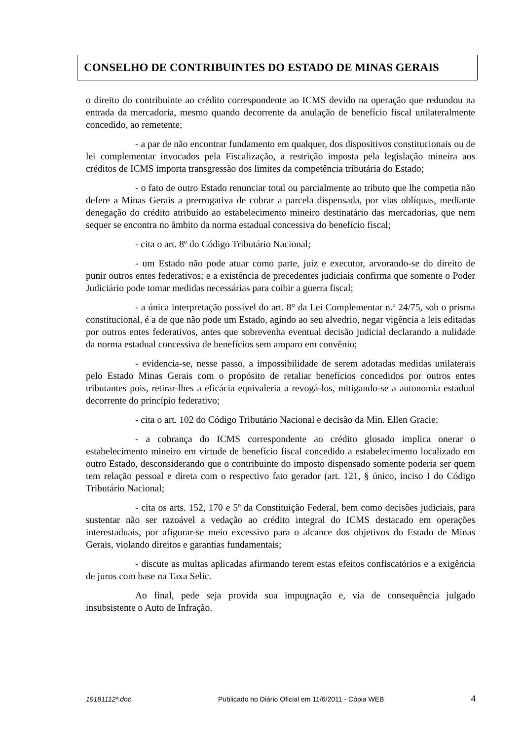CONSELHO DE CONTRIBUINTES DO ESTADO DE MINAS GERAIS
o direito do contribuinte ao crédito correspondente ao ICMS devido na operação que redundou na entrada da mercadoria, mesmo quando decorrente da anulação de benefício fiscal unilateralmente concedido, ao remetente;
- a par de não encontrar fundamento em qualquer, dos dispositivos constitucionais ou de lei complementar invocados pela Fiscalização, a restrição imposta pela legislação mineira aos créditos de ICMS importa transgressão dos limites da competência tributária do Estado;
- o fato de outro Estado renunciar total ou parcialmente ao tributo que lhe competia não defere a Minas Gerais a prerrogativa de cobrar a parcela dispensada, por vias oblíquas, mediante denegação do crédito atribuído ao estabelecimento mineiro destinatário das mercadorias, que nem sequer se encontra no âmbito da norma estadual concessiva do benefício fiscal;
- cita o art. 8º do Código Tributário Nacional;
- um Estado não pode atuar como parte, juiz e executor, arvorando-se do direito de punir outros entes federativos; e a existência de precedentes judiciais confirma que somente o Poder Judiciário pode tomar medidas necessárias para coibir a guerra fiscal;
- a única interpretação possível do art. 8° da Lei Complementar n.º 24/75, sob o prisma constitucional, é a de que não pode um Estado, agindo ao seu alvedrio, negar vigência a leis editadas por outros entes federativos, antes que sobrevenha eventual decisão judicial declarando a nulidade da norma estadual concessiva de benefícios sem amparo em convênio;
- evidencia-se, nesse passo, a impossibilidade de serem adotadas medidas unilaterais pelo Estado Minas Gerais com o propósito de retaliar benefícios concedidos por outros entes tributantes pois, retirar-lhes a eficácia equivaleria a revogá-los, mitigando-se a autonomia estadual decorrente do princípio federativo;
- cita o art. 102 do Código Tributário Nacional e decisão da Min. Ellen Gracie;
- a cobrança do ICMS correspondente ao crédito glosado implica onerar o estabelecimento mineiro em virtude de benefício fiscal concedido a estabelecimento localizado em outro Estado, desconsiderando que o contribuinte do imposto dispensado somente poderia ser quem tem relação pessoal e direta com o respectivo fato gerador (art. 121, § único, inciso I do Código Tributário Nacional;
- cita os arts. 152, 170 e 5º da Constituição Federal, bem como decisões judiciais, para sustentar não ser razoável a vedação ao crédito integral do ICMS destacado em operações interestaduais, por afigurar-se meio excessivo para o alcance dos objetivos do Estado de Minas Gerais, violando direitos e garantias fundamentais;
- discute as multas aplicadas afirmando terem estas efeitos confiscatórios e a exigência de juros com base na Taxa Selic.
Ao final, pede seja provida sua impugnação e, via de consequência julgado insubsistente o Auto de Infração.
19181112ª.doc Publicado no Diário Oficial em 11/6/2011 - Cópia WEB 4